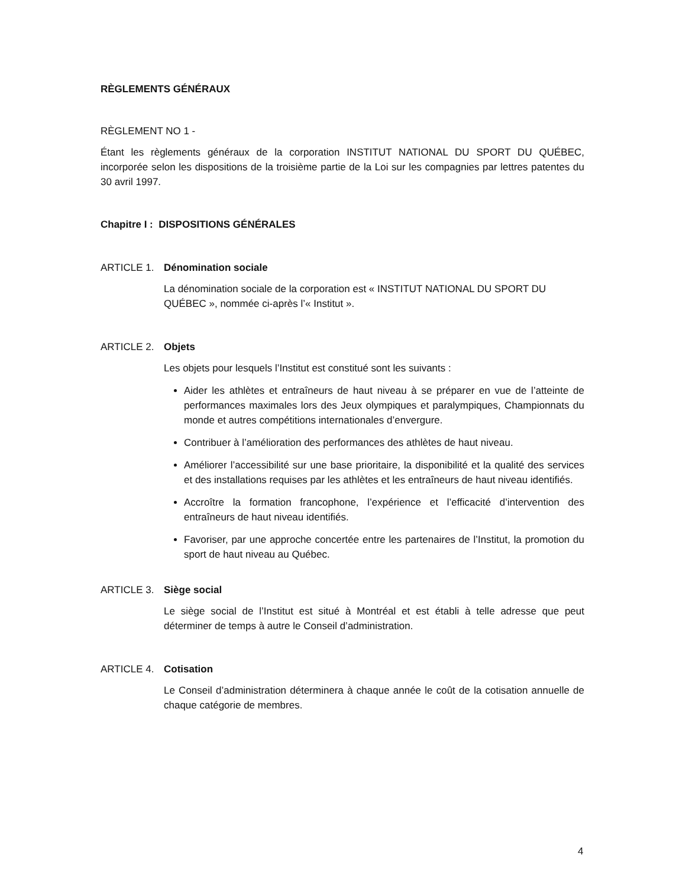RÈGLEMENTS GÉNÉRAUX
RÈGLEMENT NO 1 -
Étant les règlements généraux de la corporation INSTITUT NATIONAL DU SPORT DU QUÉBEC, incorporée selon les dispositions de la troisième partie de la Loi sur les compagnies par lettres patentes du 30 avril 1997.
Chapitre I : DISPOSITIONS GÉNÉRALES
ARTICLE 1. Dénomination sociale
La dénomination sociale de la corporation est « INSTITUT NATIONAL DU SPORT DU QUÉBEC », nommée ci-après l’« Institut ».
ARTICLE 2. Objets
Les objets pour lesquels l’Institut est constitué sont les suivants :
Aider les athlètes et entraîneurs de haut niveau à se préparer en vue de l’atteinte de performances maximales lors des Jeux olympiques et paralympiques, Championnats du monde et autres compétitions internationales d’envergure.
Contribuer à l’amélioration des performances des athlètes de haut niveau.
Améliorer l’accessibilité sur une base prioritaire, la disponibilité et la qualité des services et des installations requises par les athlètes et les entraîneurs de haut niveau identifiés.
Accroître la formation francophone, l’expérience et l’efficacité d’intervention des entraîneurs de haut niveau identifiés.
Favoriser, par une approche concertée entre les partenaires de l’Institut, la promotion du sport de haut niveau au Québec.
ARTICLE 3. Siège social
Le siège social de l’Institut est situé à Montréal et est établi à telle adresse que peut déterminer de temps à autre le Conseil d’administration.
ARTICLE 4. Cotisation
Le Conseil d’administration déterminera à chaque année le coût de la cotisation annuelle de chaque catégorie de membres.
4